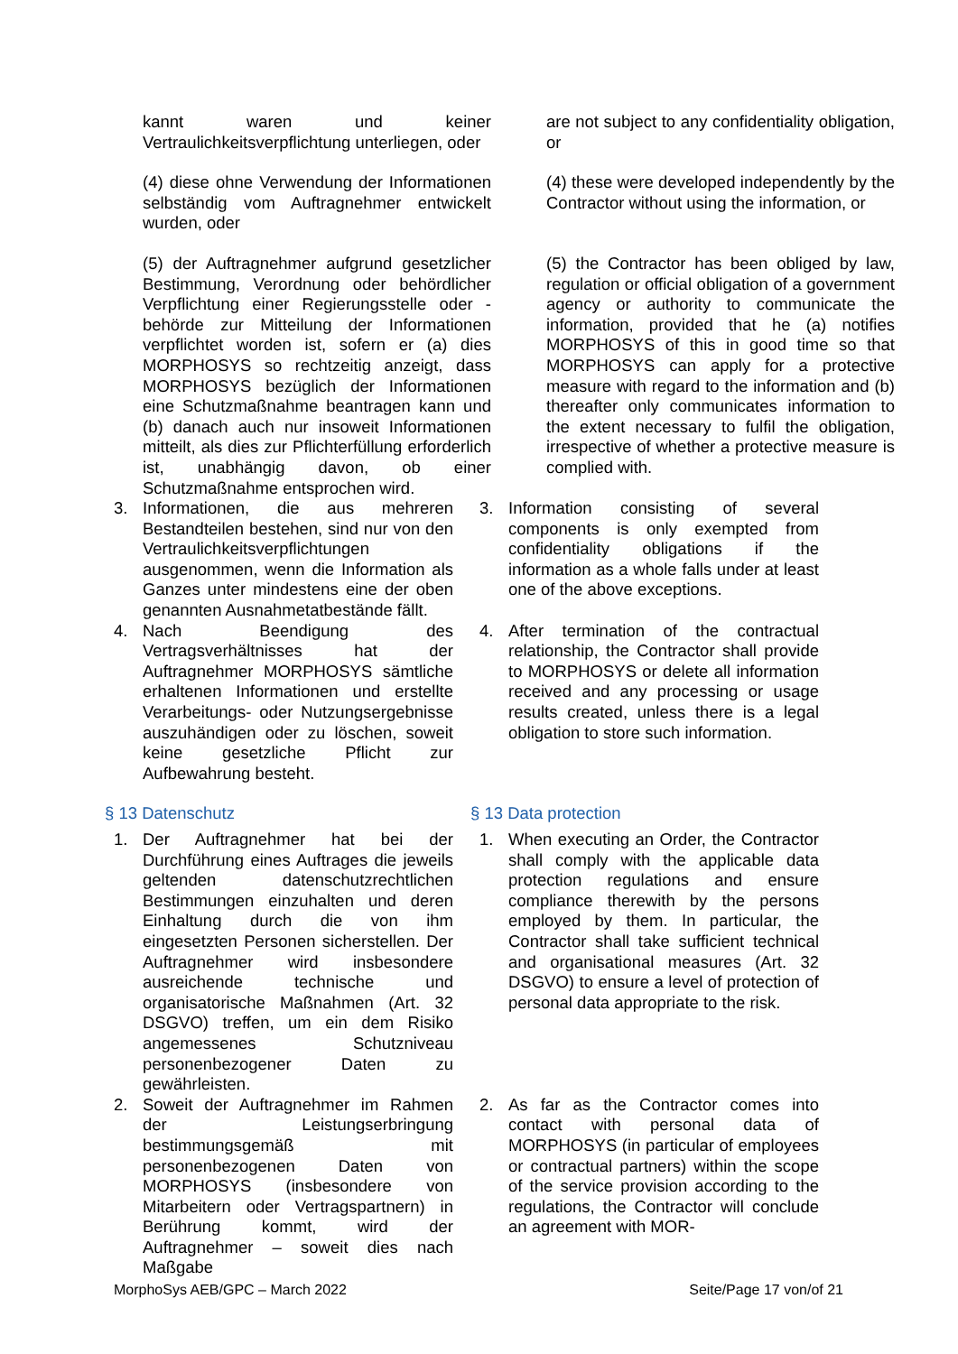kannt waren und keiner Vertraulichkeitsverpflichtung unterliegen, oder
are not subject to any confidentiality obligation, or
(4) diese ohne Verwendung der Informationen selbständig vom Auftragnehmer entwickelt wurden, oder
(4) these were developed independently by the Contractor without using the information, or
(5) der Auftragnehmer aufgrund gesetzlicher Bestimmung, Verordnung oder behördlicher Verpflichtung einer Regierungsstelle oder -behörde zur Mitteilung der Informationen verpflichtet worden ist, sofern er (a) dies MORPHOSYS so rechtzeitig anzeigt, dass MORPHOSYS bezüglich der Informationen eine Schutzmaßnahme beantragen kann und (b) danach auch nur insoweit Informationen mitteilt, als dies zur Pflichterfüllung erforderlich ist, unabhängig davon, ob einer Schutzmaßnahme entsprochen wird.
(5) the Contractor has been obliged by law, regulation or official obligation of a government agency or authority to communicate the information, provided that he (a) notifies MORPHOSYS of this in good time so that MORPHOSYS can apply for a protective measure with regard to the information and (b) thereafter only communicates information to the extent necessary to fulfil the obligation, irrespective of whether a protective measure is complied with.
3. Informationen, die aus mehreren Bestandteilen bestehen, sind nur von den Vertraulichkeitsverpflichtungen ausgenommen, wenn die Information als Ganzes unter mindestens eine der oben genannten Ausnahmetatbestände fällt.
3. Information consisting of several components is only exempted from confidentiality obligations if the information as a whole falls under at least one of the above exceptions.
4. Nach Beendigung des Vertragsverhältnisses hat der Auftragnehmer MORPHOSYS sämtliche erhaltenen Informationen und erstellte Verarbeitungs- oder Nutzungsergebnisse auszuhändigen oder zu löschen, soweit keine gesetzliche Pflicht zur Aufbewahrung besteht.
4. After termination of the contractual relationship, the Contractor shall provide to MORPHOSYS or delete all information received and any processing or usage results created, unless there is a legal obligation to store such information.
§ 13 Datenschutz § 13 Data protection
1. Der Auftragnehmer hat bei der Durchführung eines Auftrages die jeweils geltenden datenschutzrechtlichen Bestimmungen einzuhalten und deren Einhaltung durch die von ihm eingesetzten Personen sicherstellen. Der Auftragnehmer wird insbesondere ausreichende technische und organisatorische Maßnahmen (Art. 32 DSGVO) treffen, um ein dem Risiko angemessenes Schutzniveau personenbezogener Daten zu gewährleisten.
1. When executing an Order, the Contractor shall comply with the applicable data protection regulations and ensure compliance therewith by the persons employed by them. In particular, the Contractor shall take sufficient technical and organisational measures (Art. 32 DSGVO) to ensure a level of protection of personal data appropriate to the risk.
2. Soweit der Auftragnehmer im Rahmen der Leistungserbringung bestimmungsgemäß mit personenbezogenen Daten von MORPHOSYS (insbesondere von Mitarbeitern oder Vertragspartnern) in Berührung kommt, wird der Auftragnehmer – soweit dies nach Maßgabe
2. As far as the Contractor comes into contact with personal data of MORPHOSYS (in particular of employees or contractual partners) within the scope of the service provision according to the regulations, the Contractor will conclude an agreement with MOR-
MorphoSys AEB/GPC – March 2022 Seite/Page 17 von/of 21